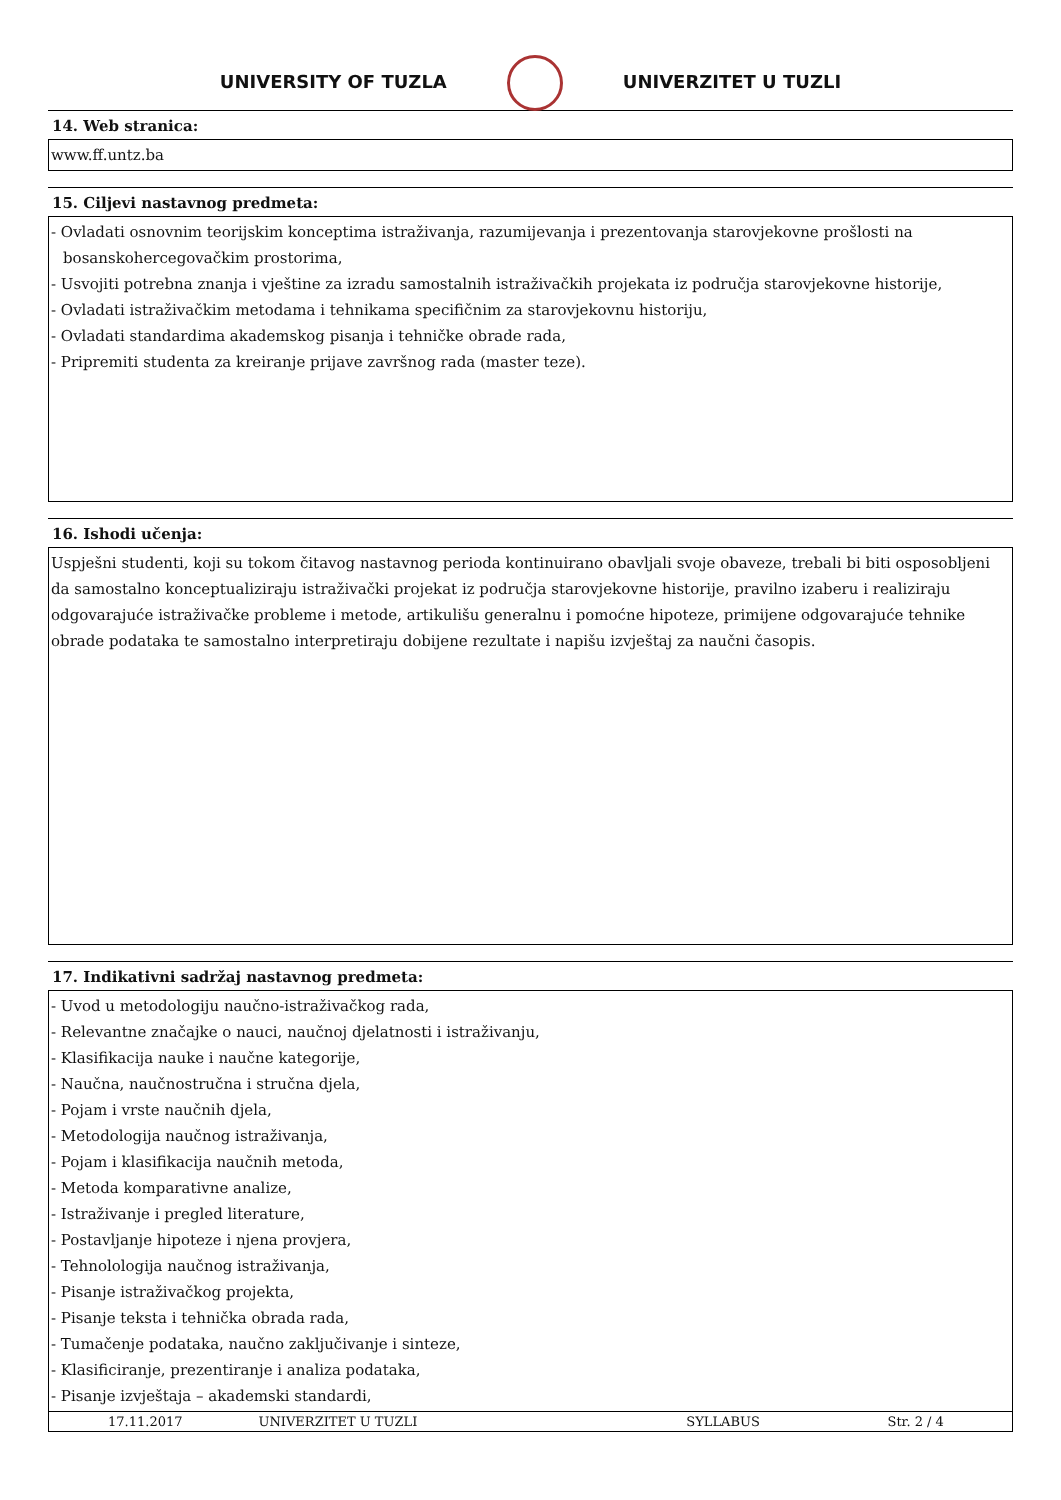UNIVERSITY OF TUZLA UNIVERZITET U TUZLI
14. Web stranica:
www.ff.untz.ba
15. Ciljevi nastavnog predmeta:
- Ovladati osnovnim teorijskim konceptima istraživanja, razumijevanja i prezentovanja starovjekovne prošlosti na
bosanskohercegovačkim prostorima,
- Usvojiti potrebna znanja i vještine za izradu samostalnih istraživačkih projekata iz područja starovjekovne historije,
- Ovladati istraživačkim metodama i tehnikama specifičnim za starovjekovnu historiju,
- Ovladati standardima akademskog pisanja i tehničke obrade rada,
- Pripremiti studenta za kreiranje prijave završnog rada (master teze).
16. Ishodi učenja:
Uspješni studenti, koji su tokom čitavog nastavnog perioda kontinuirano obavljali svoje obaveze, trebali bi biti osposobljeni da samostalno konceptualiziraju istraživački projekat iz područja starovjekovne historije, pravilno izaberu i realiziraju odgovarajuće istraživačke probleme i metode, artikulišu generalnu i pomoćne hipoteze, primijene odgovarajuće tehnike obrade podataka te samostalno interpretiraju dobijene rezultate i napišu izvještaj za naučni časopis.
17. Indikativni sadržaj nastavnog predmeta:
- Uvod u metodologiju naučno-istraživačkog rada,
- Relevantne značajke o nauci, naučnoj djelatnosti i istraživanju,
- Klasifikacija nauke i naučne kategorije,
- Naučna, naučnostručna i stručna djela,
- Pojam i vrste naučnih djela,
- Metodologija naučnog istraživanja,
- Pojam i klasifikacija naučnih metoda,
- Metoda komparativne analize,
- Istraživanje i pregled literature,
- Postavljanje hipoteze i njena provjera,
- Tehnolologija naučnog istraživanja,
- Pisanje istraživačkog projekta,
- Pisanje teksta i tehnička obrada rada,
- Tumačenje podataka, naučno zaključivanje i sinteze,
- Klasificiranje, prezentiranje i analiza podataka,
- Pisanje izvještaja – akademski standardi,
17.11.2017 UNIVERZITET U TUZLI SYLLABUS Str. 2 / 4